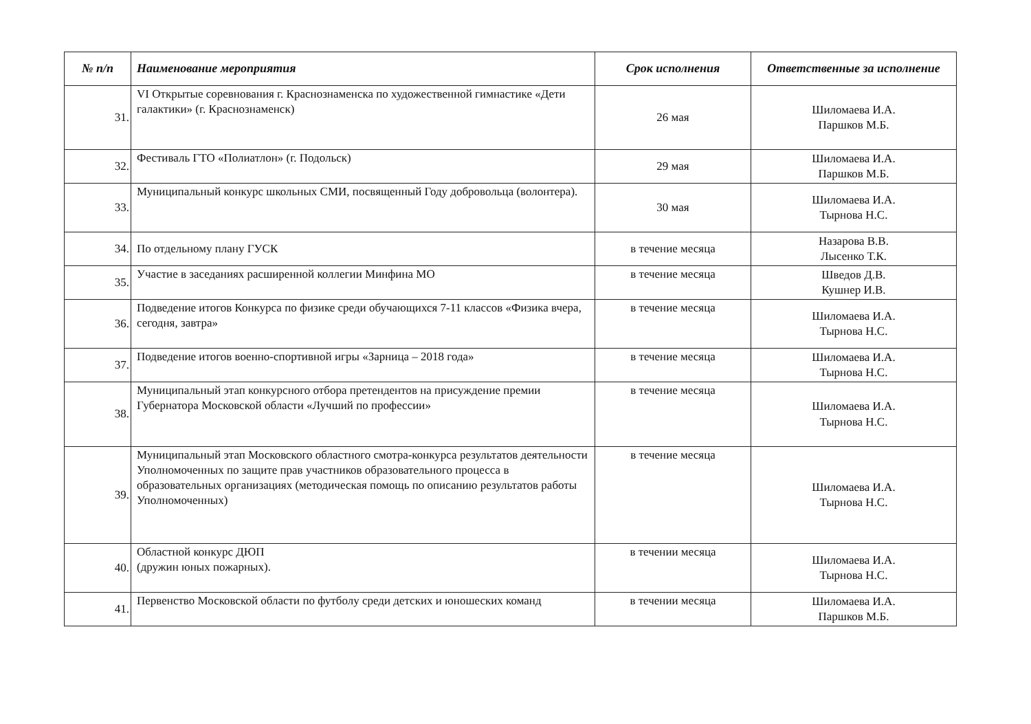| № п/п | Наименование мероприятия | Срок исполнения | Ответственные за исполнение |
| --- | --- | --- | --- |
| 31. | VI Открытые соревнования г. Краснознаменска по художественной гимнастике «Дети галактики» (г. Краснознаменск) | 26 мая | Шиломаева И.А. Паршков М.Б. |
| 32. | Фестиваль ГТО «Полиатлон» (г. Подольск) | 29 мая | Шиломаева И.А. Паршков М.Б. |
| 33. | Муниципальный конкурс школьных СМИ, посвященный Году добровольца (волонтера). | 30 мая | Шиломаева И.А. Тырнова Н.С. |
| 34. | По отдельному плану ГУСК | в течение месяца | Назарова В.В. Лысенко Т.К. |
| 35. | Участие в заседаниях расширенной коллегии Минфина МО | в течение месяца | Шведов Д.В. Кушнер И.В. |
| 36. | Подведение итогов Конкурса по физике среди обучающихся 7-11 классов «Физика вчера, сегодня, завтра» | в течение месяца | Шиломаева И.А. Тырнова Н.С. |
| 37. | Подведение итогов военно-спортивной игры «Зарница – 2018 года» | в течение месяца | Шиломаева И.А. Тырнова Н.С. |
| 38. | Муниципальный этап конкурсного отбора претендентов на присуждение премии Губернатора Московской области «Лучший по профессии» | в течение месяца | Шиломаева И.А. Тырнова Н.С. |
| 39. | Муниципальный этап Московского областного смотра-конкурса результатов деятельности Уполномоченных по защите прав участников образовательного процесса в образовательных организациях (методическая помощь по описанию результатов работы Уполномоченных) | в течение месяца | Шиломаева И.А. Тырнова Н.С. |
| 40. | Областной конкурс ДЮП (дружин юных пожарных). | в течении месяца | Шиломаева И.А. Тырнова Н.С. |
| 41. | Первенство Московской области по футболу среди детских и юношеских команд | в течении месяца | Шиломаева И.А. Паршков М.Б. |